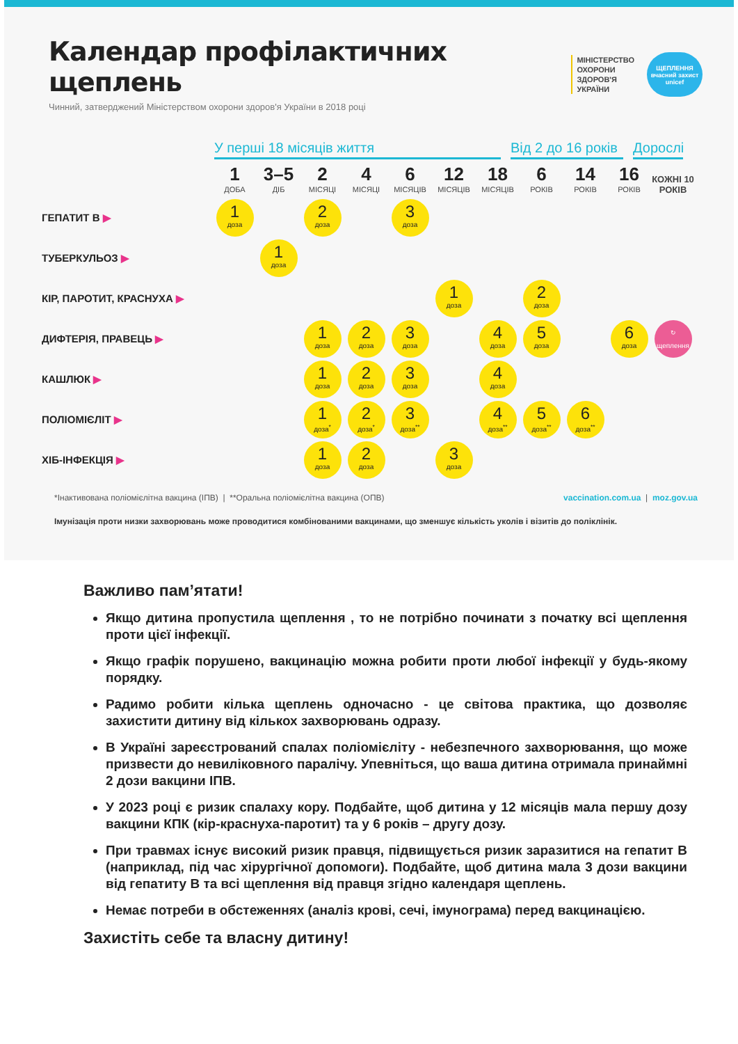Календар профілактичних щеплень
Чинний, затверджений Міністерством охорони здоров'я України в 2018 році
МІНІСТЕРСТВО
ОХОРОНИ
ЗДОРОВ'Я
УКРАЇНИ
ЩЕПЛЕННЯ
вчасний захист
unicef
У перші 18 місяців життя Від 2 до 16 років
Дорослі
| | 1 ДОБА | 3–5 ДІБ | 2 МІСЯЦІ | 4 МІСЯЦІ | 6 МІСЯЦІВ | 12 МІСЯЦІВ | 18 МІСЯЦІВ | 6 РОКІВ | 14 РОКІВ | 16 РОКІВ | КОЖНІ 10 РОКІВ |
| --- | --- | --- | --- | --- | --- | --- | --- | --- | --- | --- | --- |
| ГЕПАТИТ В ▶ | 1 доза | | 2 доза | | 3 доза | | | | | | |
| ТУБЕРКУЛЬОЗ ▶ | | 1 доза | | | | | | | | | |
| КІР, ПАРОТИТ, КРАСНУХА ▶ | | | | | | 1 доза | | 2 доза | | | |
| ДИФТЕРІЯ, ПРАВЕЦЬ ▶ | | | 1 доза | 2 доза | 3 доза | | 4 доза | 5 доза | | 6 доза | ↻ щеплення |
| КАШЛЮК ▶ | | | 1 доза | 2 доза | 3 доза | | 4 доза | | | | |
| ПОЛІОМІЄЛІТ ▶ | | | 1 доза<sup>*</sup> | 2 доза<sup>*</sup> | 3 доза<sup>**</sup> | | 4 доза<sup>**</sup> | 5 доза<sup>**</sup> | 6 доза<sup>**</sup> | | |
| ХІБ-ІНФЕКЦІЯ ▶ | | | 1 доза | 2 доза | | 3 доза | | | | | |
*Інактивована поліомієлітна вакцина (ІПВ) | **Оральна поліомієлітна вакцина (ОПВ) vaccination.com.ua | moz.gov.ua
Імунізація проти низки захворювань може проводитися комбінованими вакцинами, що зменшує кількість уколів і візитів до поліклінік.
Важливо пам’ятати!
Якщо дитина пропустила щеплення , то не потрібно починати з початку всі щеплення проти цієї інфекції.
Якщо графік порушено, вакцинацію можна робити проти любої інфекції у будь-якому порядку.
Радимо робити кілька щеплень одночасно - це світова практика, що дозволяє захистити дитину від кількох захворювань одразу.
В Україні зареєстрований спалах поліомієліту - небезпечного захворювання, що може призвести до невиліковного паралічу. Упевніться, що ваша дитина отримала принаймні 2 дози вакцини ІПВ.
У 2023 році є ризик спалаху кору. Подбайте, щоб дитина у 12 місяців мала першу дозу вакцини КПК (кір-краснуха-паротит) та у 6 років – другу дозу.
При травмах існує високий ризик правця, підвищується ризик заразитися на гепатит В (наприклад, під час хірургічної допомоги). Подбайте, щоб дитина мала 3 дози вакцини від гепатиту В та всі щеплення від правця згідно календаря щеплень.
Немає потреби в обстеженнях (аналіз крові, сечі, імунограма) перед вакцинацією.
Захистіть себе та власну дитину!